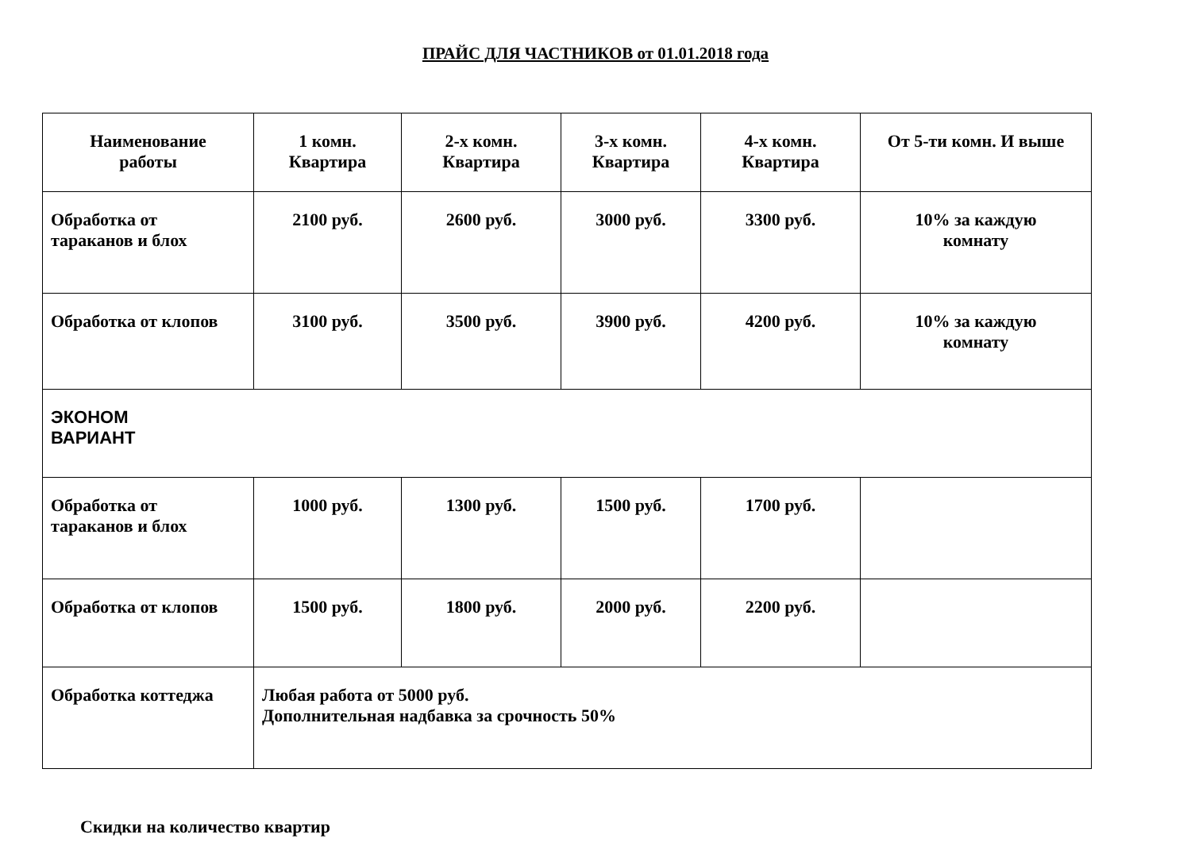ПРАЙС ДЛЯ ЧАСТНИКОВ от 01.01.2018 года
| Наименование работы | 1 комн. Квартира | 2-х комн. Квартира | 3-х комн. Квартира | 4-х комн. Квартира | От 5-ти комн. И выше |
| --- | --- | --- | --- | --- | --- |
| Обработка от тараканов и блох | 2100 руб. | 2600 руб. | 3000 руб. | 3300 руб. | 10% за каждую комнату |
| Обработка от клопов | 3100 руб. | 3500 руб. | 3900 руб. | 4200 руб. | 10% за каждую комнату |
| ЭКОНОМ ВАРИАНТ | | | | | |
| Обработка от тараканов и блох | 1000 руб. | 1300 руб. | 1500 руб. | 1700 руб. | |
| Обработка от клопов | 1500 руб. | 1800 руб. | 2000 руб. | 2200 руб. | |
| Обработка коттеджа | Любая работа от 5000 руб. Дополнительная надбавка за срочность 50% | | | | |
Скидки на количество квартир